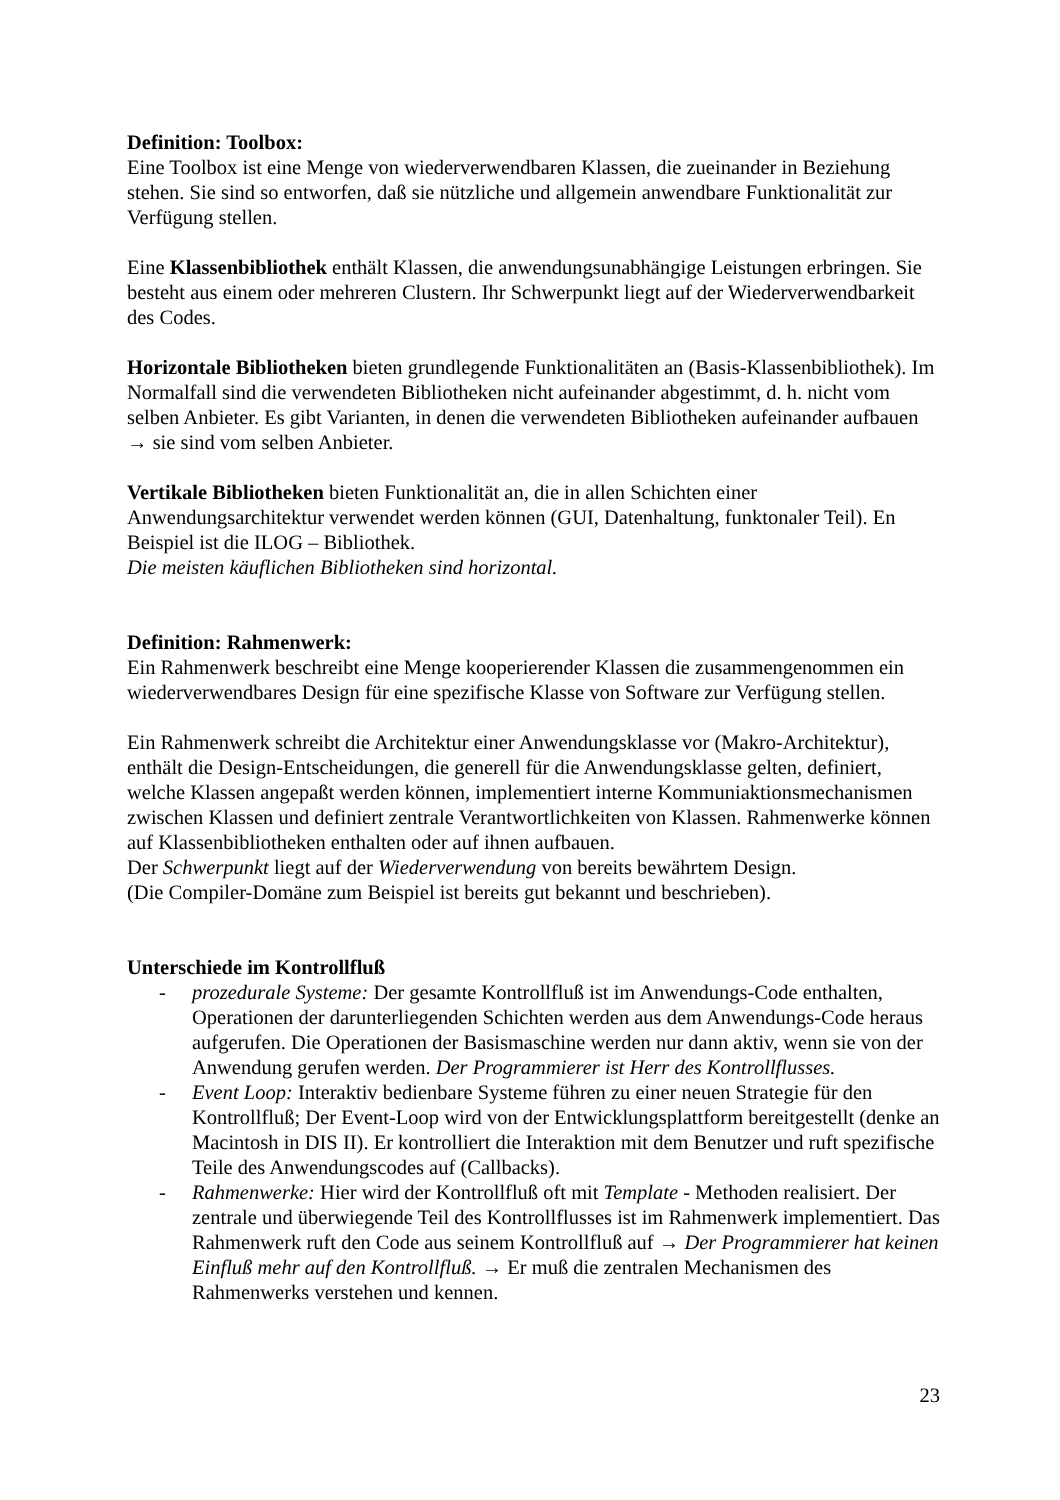Definition: Toolbox:
Eine Toolbox ist eine Menge von wiederverwendbaren Klassen, die zueinander in Beziehung stehen. Sie sind so entworfen, daß sie nützliche und allgemein anwendbare Funktionalität zur Verfügung stellen.
Eine Klassenbibliothek enthält Klassen, die anwendungsunabhängige Leistungen erbringen. Sie besteht aus einem oder mehreren Clustern. Ihr Schwerpunkt liegt auf der Wiederverwendbarkeit des Codes.
Horizontale Bibliotheken bieten grundlegende Funktionalitäten an (Basis-Klassenbibliothek). Im Normalfall sind die verwendeten Bibliotheken nicht aufeinander abgestimmt, d. h. nicht vom selben Anbieter. Es gibt Varianten, in denen die verwendeten Bibliotheken aufeinander aufbauen → sie sind vom selben Anbieter.
Vertikale Bibliotheken bieten Funktionalität an, die in allen Schichten einer Anwendungsarchitektur verwendet werden können (GUI, Datenhaltung, funktonaler Teil). En Beispiel ist die ILOG – Bibliothek.
Die meisten käuflichen Bibliotheken sind horizontal.
Definition: Rahmenwerk:
Ein Rahmenwerk beschreibt eine Menge kooperierender Klassen die zusammengenommen ein wiederverwendbares Design für eine spezifische Klasse von Software zur Verfügung stellen.
Ein Rahmenwerk schreibt die Architektur einer Anwendungsklasse vor (Makro-Architektur), enthält die Design-Entscheidungen, die generell für die Anwendungsklasse gelten, definiert, welche Klassen angepaßt werden können, implementiert interne Kommuniaktionsmechanismen zwischen Klassen und definiert zentrale Verantwortlichkeiten von Klassen. Rahmenwerke können auf Klassenbibliotheken enthalten oder auf ihnen aufbauen.
Der Schwerpunkt liegt auf der Wiederverwendung von bereits bewährtem Design.
(Die Compiler-Domäne zum Beispiel ist bereits gut bekannt und beschrieben).
Unterschiede im Kontrollfluß
- prozedurale Systeme: Der gesamte Kontrollfluß ist im Anwendungs-Code enthalten, Operationen der darunterliegenden Schichten werden aus dem Anwendungs-Code heraus aufgerufen. Die Operationen der Basismaschine werden nur dann aktiv, wenn sie von der Anwendung gerufen werden. Der Programmierer ist Herr des Kontrollflusses.
- Event Loop: Interaktiv bedienbare Systeme führen zu einer neuen Strategie für den Kontrollfluß; Der Event-Loop wird von der Entwicklungsplattform bereitgestellt (denke an Macintosh in DIS II). Er kontrolliert die Interaktion mit dem Benutzer und ruft spezifische Teile des Anwendungscodes auf (Callbacks).
- Rahmenwerke: Hier wird der Kontrollfluß oft mit Template - Methoden realisiert. Der zentrale und überwiegende Teil des Kontrollflusses ist im Rahmenwerk implementiert. Das Rahmenwerk ruft den Code aus seinem Kontrollfluß auf → Der Programmierer hat keinen Einfluß mehr auf den Kontrollfluß. → Er muß die zentralen Mechanismen des Rahmenwerks verstehen und kennen.
23